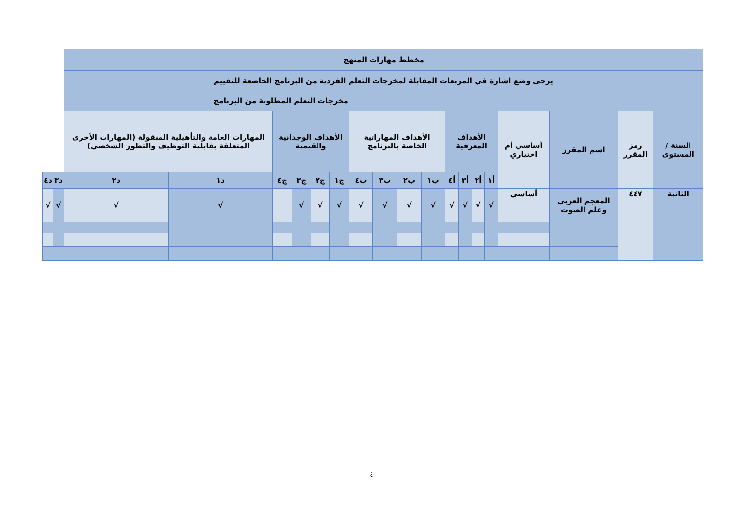| مخطط مهارات المنهج | | | | | | | | | | | | | | | | | | | |
| يرجى وضع اشارة في المربعات المقابلة لمخرجات التعلم الفردية من البرنامج الخاضعة للتقييم | | | | | | | | | | | | | | | | | | | |
| | | | | مخرجات التعلم المطلوبة من البرنامج | | | | | | | | | | | | | | | |
| السنة / المستوى | رمز المقرر | اسم المقرر | أساسي أم اختياري | الأهداف المعرفية | | | | الأهداف المهاراتية الخاصة بالبرنامج | | | | الأهداف الوجدانية والقيمية | | | | المهارات العامة والتأهيلية المنقولة (المهارات الأخرى المتعلقة بقابلية التوظيف والتطور الشخصي) | | | |
| | | | | أ١ | أ٢ | أ٣ | أ٤ | ب١ | ب٢ | ب٣ | ب٤ | ج١ | ج٢ | ج٣ | ج٤ | د١ | د٢ | د٣ | د٤ |
| الثانية | ٤٤٧ | المعجم العربي وعلم الصوت | أساسي | √ | √ | √ | √ | √ | √ | √ | √ | √ | √ | √ | | √ | √ | √ | √ |
٤